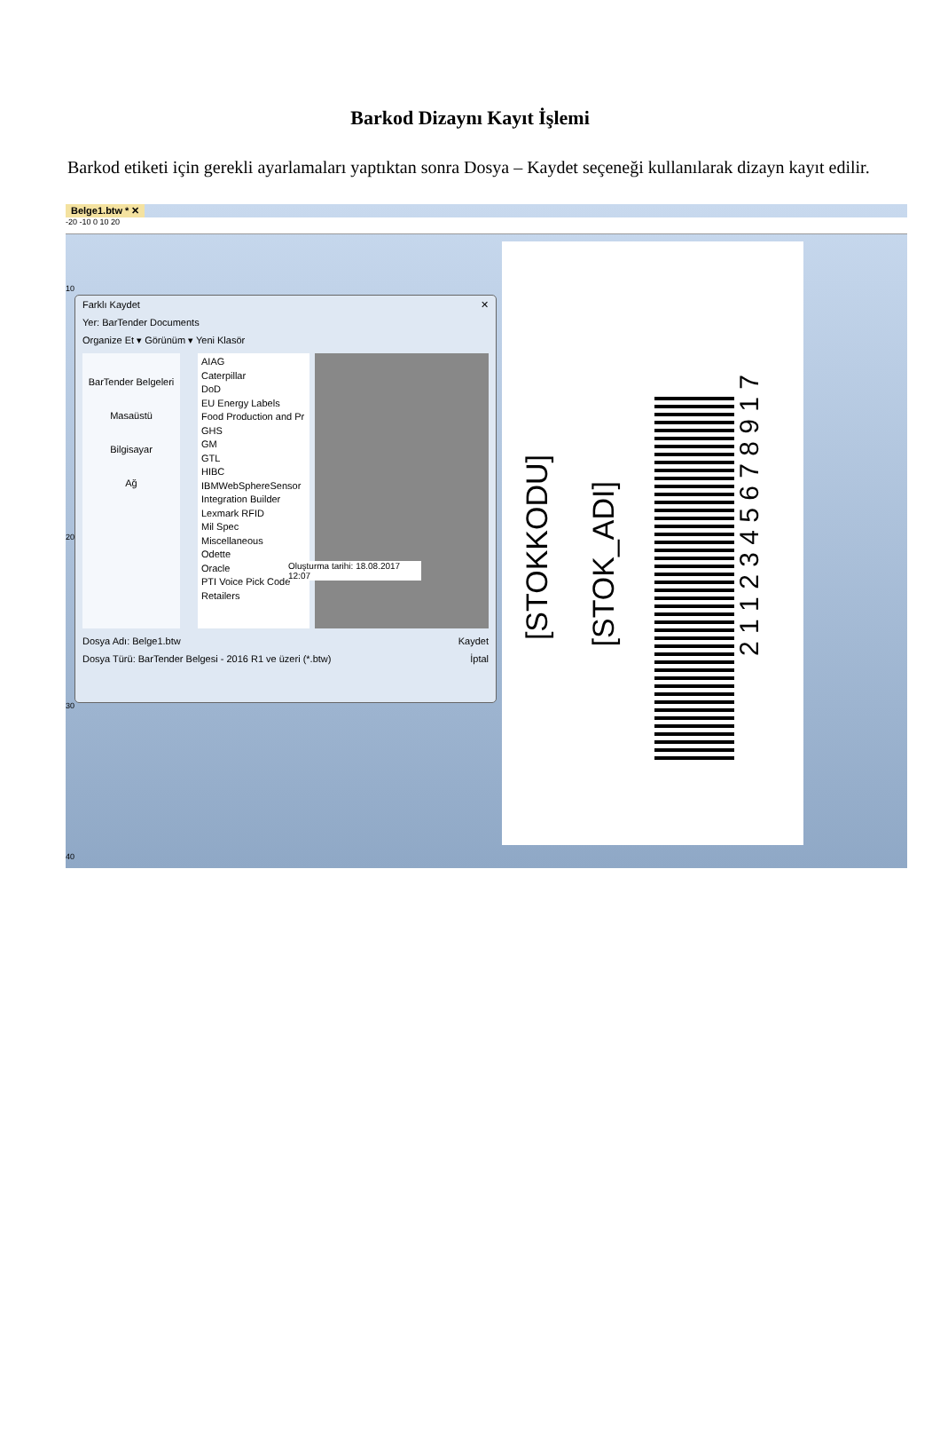Barkod Dizaynı Kayıt İşlemi
Barkod etiketi için gerekli ayarlamaları yaptıktan sonra Dosya – Kaydet seçeneği kullanılarak dizayn kayıt edilir.
Belge1.btw * ✕
-20 -10 0 10 20
Farklı Kaydet ✕
Yer: BarTender Documents
Organize Et ▾ Görünüm ▾ Yeni Klasör
BarTender Belgeleri
Masaüstü
Bilgisayar
Ağ
AIAG
Caterpillar
DoD
EU Energy Labels
Food Production and Pr
GHS
GM
GTL
HIBC
IBMWebSphereSensor
Integration Builder
Lexmark RFID
Mil Spec
Miscellaneous
Odette
Oracle
PTI Voice Pick Code
Retailers
Oluşturma tarihi: 18.08.2017 12:07
Dosya Adı: Belge1.btw Kaydet
Dosya Türü: BarTender Belgesi - 2016 R1 ve üzeri (*.btw) İptal
[STOKKODU]
[STOK_ADI]
2 1 1 2 3 4 5 6 7 8 9 1 7
10
20
30
40